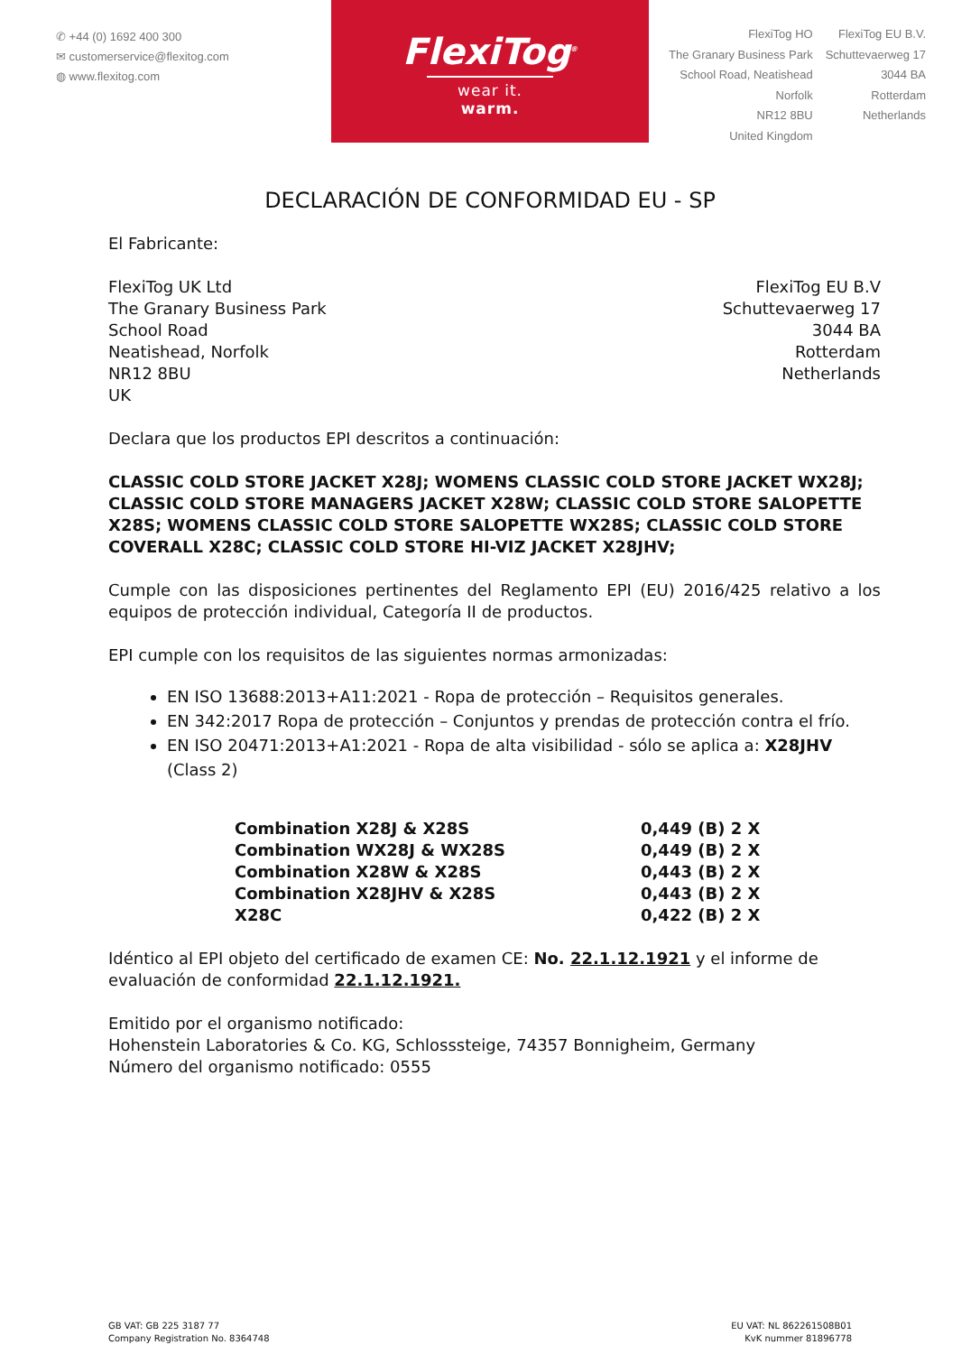✆ +44 (0) 1692 400 300
✉ customerservice@flexitog.com
◍ www.flexitog.com
FlexiTog<sup>®</sup>
wear it. warm.
FlexiTog HO
The Granary Business Park
School Road, Neatishead
Norfolk
NR12 8BU
United Kingdom
FlexiTog EU B.V.
Schuttevaerweg 17
3044 BA
Rotterdam
Netherlands
DECLARACIÓN DE CONFORMIDAD EU - SP
El Fabricante:
FlexiTog UK Ltd
The Granary Business Park
School Road
Neatishead, Norfolk
NR12 8BU
UK
FlexiTog EU B.V
Schuttevaerweg 17
3044 BA
Rotterdam
Netherlands
Declara que los productos EPI descritos a continuación:
CLASSIC COLD STORE JACKET X28J; WOMENS CLASSIC COLD STORE JACKET WX28J; CLASSIC COLD STORE MANAGERS JACKET X28W; CLASSIC COLD STORE SALOPETTE X28S; WOMENS CLASSIC COLD STORE SALOPETTE WX28S; CLASSIC COLD STORE COVERALL X28C; CLASSIC COLD STORE HI-VIZ JACKET X28JHV;
Cumple con las disposiciones pertinentes del Reglamento EPI (EU) 2016/425 relativo a los equipos de protección individual, Categoría II de productos.
EPI cumple con los requisitos de las siguientes normas armonizadas:
EN ISO 13688:2013+A11:2021 - Ropa de protección – Requisitos generales.
EN 342:2017 Ropa de protección – Conjuntos y prendas de protección contra el frío.
EN ISO 20471:2013+A1:2021 - Ropa de alta visibilidad - sólo se aplica a: X28JHV (Class 2)
| Combination X28J & X28S | 0,449 (B) 2 X |
| Combination WX28J & WX28S | 0,449 (B) 2 X |
| Combination X28W & X28S | 0,443 (B) 2 X |
| Combination X28JHV & X28S | 0,443 (B) 2 X |
| X28C | 0,422 (B) 2 X |
Idéntico al EPI objeto del certificado de examen CE: No. 22.1.12.1921 y el informe de evaluación de conformidad 22.1.12.1921.
Emitido por el organismo notificado:
Hohenstein Laboratories & Co. KG, Schlosssteige, 74357 Bonnigheim, Germany
Número del organismo notificado: 0555
GB VAT: GB 225 3187 77
Company Registration No. 8364748
EU VAT: NL 862261508B01
KvK nummer 81896778